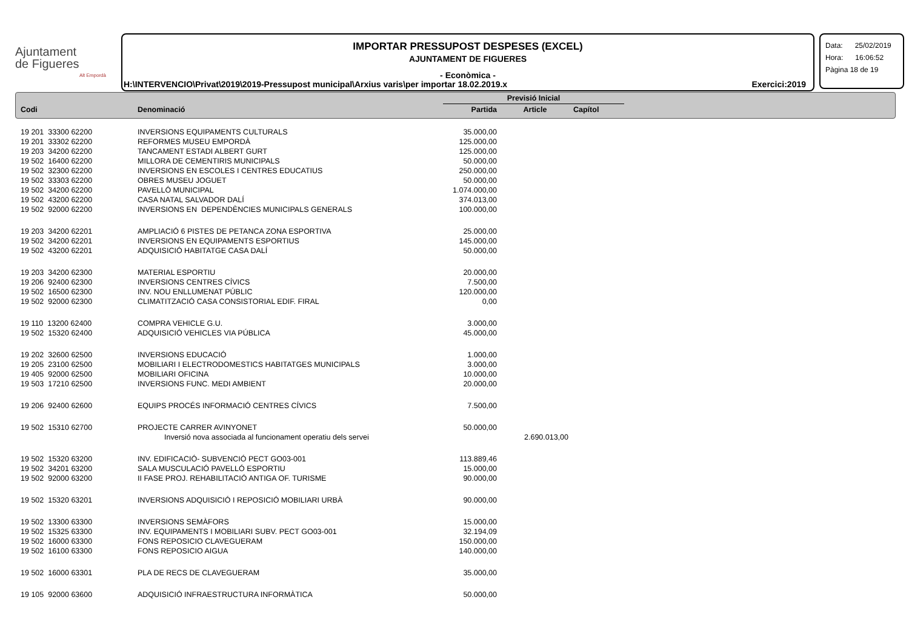Ajuntament
de Figueres
Alt Empordà
IMPORTAR PRESSUPOST DESPESES (EXCEL)
AJUNTAMENT DE FIGUERES
- Econòmica -
H:\INTERVENCIO\Privat\2019\2019-Pressupost municipal\Arxius varis\per importar 18.02.2019.x Exercici:2019
Data: 25/02/2019
Hora: 16:06:52
Pàgina 18 de 19
| | | Previsió Inicial | | |
| --- | --- | --- | --- | --- |
| Codi | Denominació | Partida | Article | Capítol |
| 19 201 33300 62200 | INVERSIONS EQUIPAMENTS CULTURALS | 35.000,00 | | |
| 19 201 33302 62200 | REFORMES MUSEU EMPORDÀ | 125.000,00 | | |
| 19 203 34200 62200 | TANCAMENT ESTADI ALBERT GURT | 125.000,00 | | |
| 19 502 16400 62200 | MILLORA DE CEMENTIRIS MUNICIPALS | 50.000,00 | | |
| 19 502 32300 62200 | INVERSIONS EN ESCOLES I CENTRES EDUCATIUS | 250.000,00 | | |
| 19 502 33303 62200 | OBRES MUSEU JOGUET | 50.000,00 | | |
| 19 502 34200 62200 | PAVELLÓ MUNICIPAL | 1.074.000,00 | | |
| 19 502 43200 62200 | CASA NATAL SALVADOR DALÍ | 374.013,00 | | |
| 19 502 92000 62200 | INVERSIONS EN DEPENDÈNCIES MUNICIPALS GENERALS | 100.000,00 | | |
| 19 203 34200 62201 | AMPLIACIÓ 6 PISTES DE PETANCA ZONA ESPORTIVA | 25.000,00 | | |
| 19 502 34200 62201 | INVERSIONS EN EQUIPAMENTS ESPORTIUS | 145.000,00 | | |
| 19 502 43200 62201 | ADQUISICIÓ HABITATGE CASA DALÍ | 50.000,00 | | |
| 19 203 34200 62300 | MATERIAL ESPORTIU | 20.000,00 | | |
| 19 206 92400 62300 | INVERSIONS CENTRES CÍVICS | 7.500,00 | | |
| 19 502 16500 62300 | INV. NOU ENLLUMENAT PÚBLIC | 120.000,00 | | |
| 19 502 92000 62300 | CLIMATITZACIÓ CASA CONSISTORIAL EDIF. FIRAL | 0,00 | | |
| 19 110 13200 62400 | COMPRA VEHICLE G.U. | 3.000,00 | | |
| 19 502 15320 62400 | ADQUISICIÓ VEHICLES VIA PÚBLICA | 45.000,00 | | |
| 19 202 32600 62500 | INVERSIONS EDUCACIÓ | 1.000,00 | | |
| 19 205 23100 62500 | MOBILIARI I ELECTRODOMESTICS HABITATGES MUNICIPALS | 3.000,00 | | |
| 19 405 92000 62500 | MOBILIARI OFICINA | 10.000,00 | | |
| 19 503 17210 62500 | INVERSIONS FUNC. MEDI AMBIENT | 20.000,00 | | |
| 19 206 92400 62600 | EQUIPS PROCÉS INFORMACIÓ CENTRES CÍVICS | 7.500,00 | | |
| 19 502 15310 62700 | PROJECTE CARRER AVINYONET | 50.000,00 | | |
| | Inversió nova associada al funcionament operatiu dels servei | | 2.690.013,00 | |
| 19 502 15320 63200 | INV. EDIFICACIÓ- SUBVENCIÓ PECT GO03-001 | 113.889,46 | | |
| 19 502 34201 63200 | SALA MUSCULACIÓ PAVELLÓ ESPORTIU | 15.000,00 | | |
| 19 502 92000 63200 | II FASE PROJ. REHABILITACIÓ ANTIGA OF. TURISME | 90.000,00 | | |
| 19 502 15320 63201 | INVERSIONS ADQUISICIÓ I REPOSICIÓ MOBILIARI URBÀ | 90.000,00 | | |
| 19 502 13300 63300 | INVERSIONS SEMÀFORS | 15.000,00 | | |
| 19 502 15325 63300 | INV. EQUIPAMENTS I MOBILIARI SUBV. PECT GO03-001 | 32.194,09 | | |
| 19 502 16000 63300 | FONS REPOSICIO CLAVEGUERAM | 150.000,00 | | |
| 19 502 16100 63300 | FONS REPOSICIO AIGUA | 140.000,00 | | |
| 19 502 16000 63301 | PLA DE RECS DE CLAVEGUERAM | 35.000,00 | | |
| 19 105 92000 63600 | ADQUISICIÓ INFRAESTRUCTURA INFORMÀTICA | 50.000,00 | | |